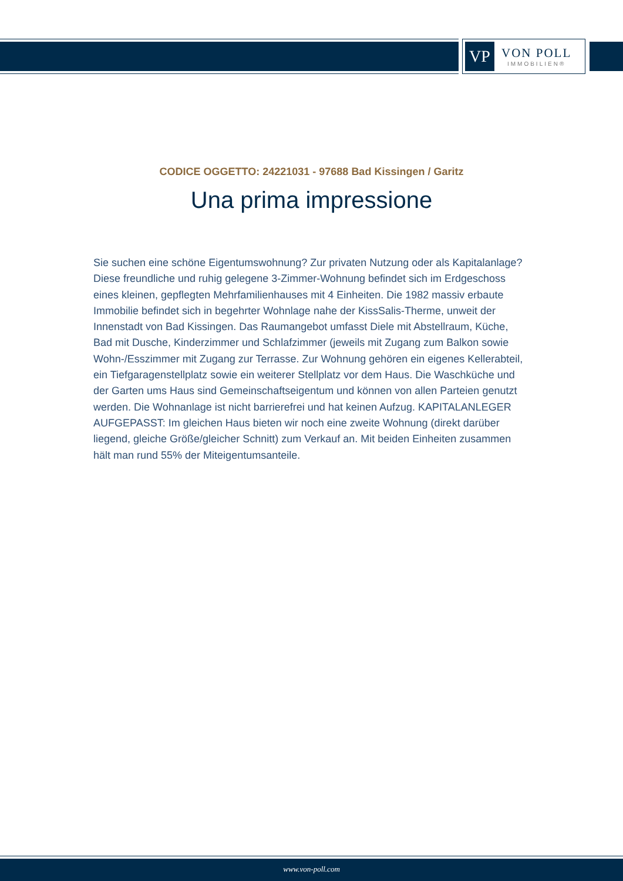VP
VON POLL
IMMOBILIEN®
CODICE OGGETTO: 24221031 - 97688 Bad Kissingen / Garitz
Una prima impressione
Sie suchen eine schöne Eigentumswohnung? Zur privaten Nutzung oder als Kapitalanlage? Diese freundliche und ruhig gelegene 3-Zimmer-Wohnung befindet sich im Erdgeschoss eines kleinen, gepflegten Mehrfamilienhauses mit 4 Einheiten. Die 1982 massiv erbaute Immobilie befindet sich in begehrter Wohnlage nahe der KissSalis-Therme, unweit der Innenstadt von Bad Kissingen. Das Raumangebot umfasst Diele mit Abstellraum, Küche, Bad mit Dusche, Kinderzimmer und Schlafzimmer (jeweils mit Zugang zum Balkon sowie Wohn-/Esszimmer mit Zugang zur Terrasse. Zur Wohnung gehören ein eigenes Kellerabteil, ein Tiefgaragenstellplatz sowie ein weiterer Stellplatz vor dem Haus. Die Waschküche und der Garten ums Haus sind Gemeinschaftseigentum und können von allen Parteien genutzt werden. Die Wohnanlage ist nicht barrierefrei und hat keinen Aufzug. KAPITALANLEGER AUFGEPASST: Im gleichen Haus bieten wir noch eine zweite Wohnung (direkt darüber liegend, gleiche Größe/gleicher Schnitt) zum Verkauf an. Mit beiden Einheiten zusammen hält man rund 55% der Miteigentumsanteile.
www.von-poll.com